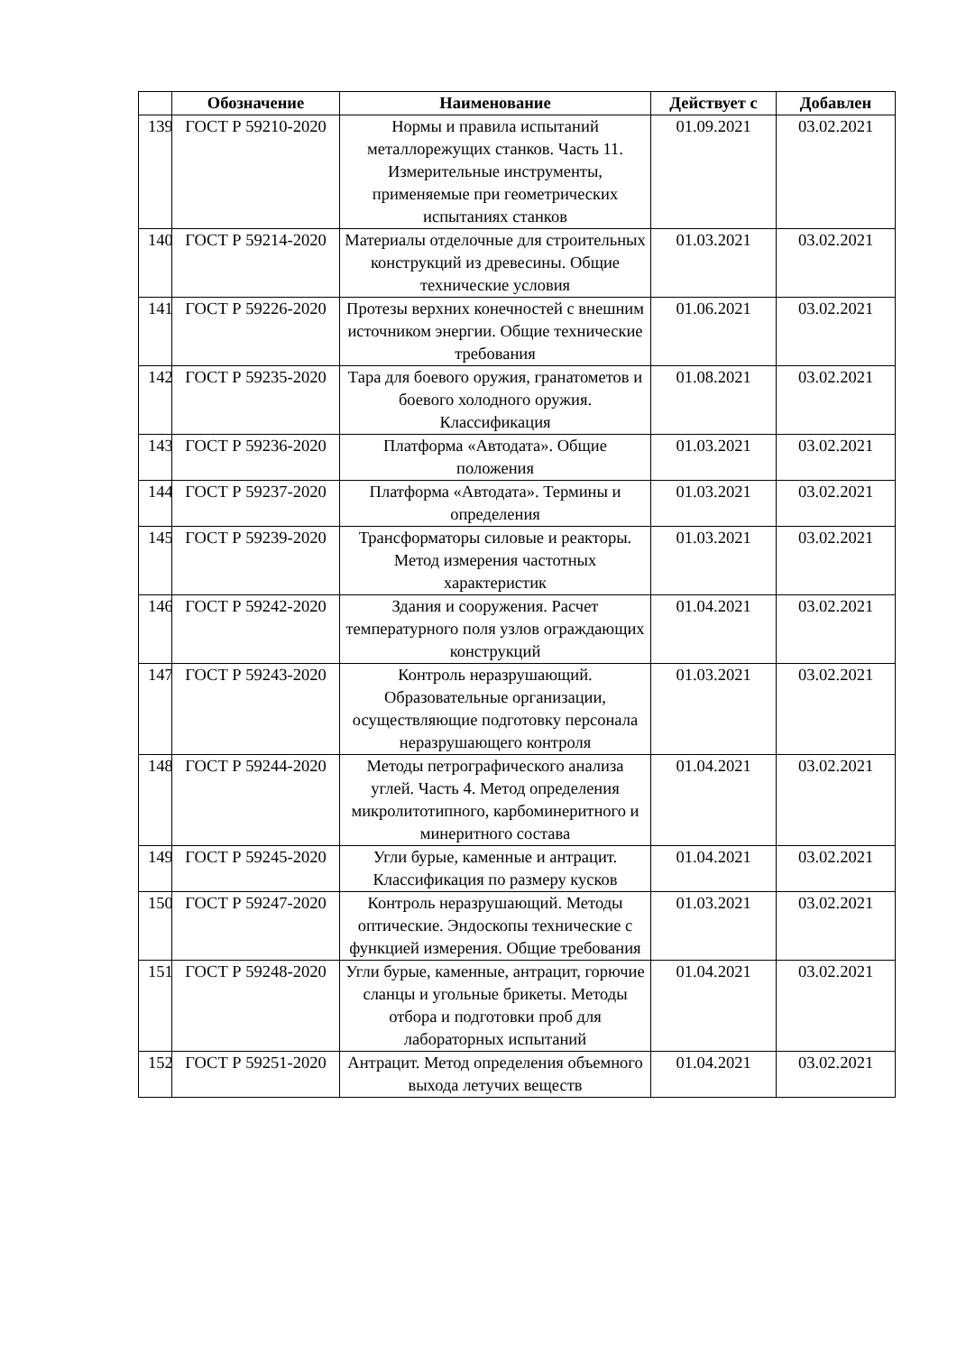| | Обозначение | Наименование | Действует с | Добавлен |
| --- | --- | --- | --- | --- |
| 139 | ГОСТ Р 59210-2020 | Нормы и правила испытаний металлорежущих станков. Часть 11. Измерительные инструменты, применяемые при геометрических испытаниях станков | 01.09.2021 | 03.02.2021 |
| 140 | ГОСТ Р 59214-2020 | Материалы отделочные для строительных конструкций из древесины. Общие технические условия | 01.03.2021 | 03.02.2021 |
| 141 | ГОСТ Р 59226-2020 | Протезы верхних конечностей с внешним источником энергии. Общие технические требования | 01.06.2021 | 03.02.2021 |
| 142 | ГОСТ Р 59235-2020 | Тара для боевого оружия, гранатометов и боевого холодного оружия. Классификация | 01.08.2021 | 03.02.2021 |
| 143 | ГОСТ Р 59236-2020 | Платформа «Автодата». Общие положения | 01.03.2021 | 03.02.2021 |
| 144 | ГОСТ Р 59237-2020 | Платформа «Автодата». Термины и определения | 01.03.2021 | 03.02.2021 |
| 145 | ГОСТ Р 59239-2020 | Трансформаторы силовые и реакторы. Метод измерения частотных характеристик | 01.03.2021 | 03.02.2021 |
| 146 | ГОСТ Р 59242-2020 | Здания и сооружения. Расчет температурного поля узлов ограждающих конструкций | 01.04.2021 | 03.02.2021 |
| 147 | ГОСТ Р 59243-2020 | Контроль неразрушающий. Образовательные организации, осуществляющие подготовку персонала неразрушающего контроля | 01.03.2021 | 03.02.2021 |
| 148 | ГОСТ Р 59244-2020 | Методы петрографического анализа углей. Часть 4. Метод определения микролитотипного, карбоминеритного и минеритного состава | 01.04.2021 | 03.02.2021 |
| 149 | ГОСТ Р 59245-2020 | Угли бурые, каменные и антрацит. Классификация по размеру кусков | 01.04.2021 | 03.02.2021 |
| 150 | ГОСТ Р 59247-2020 | Контроль неразрушающий. Методы оптические. Эндоскопы технические с функцией измерения. Общие требования | 01.03.2021 | 03.02.2021 |
| 151 | ГОСТ Р 59248-2020 | Угли бурые, каменные, антрацит, горючие сланцы и угольные брикеты. Методы отбора и подготовки проб для лабораторных испытаний | 01.04.2021 | 03.02.2021 |
| 152 | ГОСТ Р 59251-2020 | Антрацит. Метод определения объемного выхода летучих веществ | 01.04.2021 | 03.02.2021 |